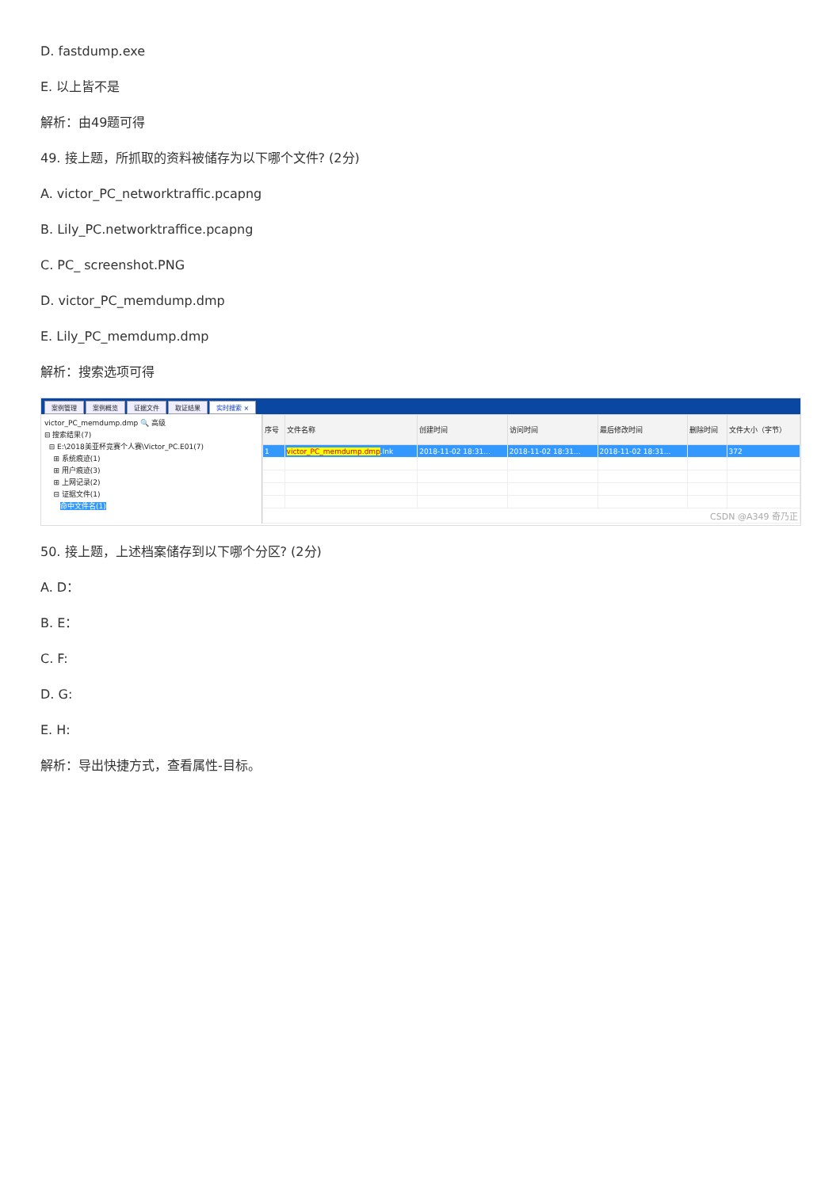D. fastdump.exe
E. 以上皆不是
解析：由49题可得
49. 接上题，所抓取的资料被储存为以下哪个文件? (2分)
A. victor_PC_networktraffic.pcapng
B. Lily_PC.networktraffice.pcapng
C. PC_ screenshot.PNG
D. victor_PC_memdump.dmp
E. Lily_PC_memdump.dmp
解析：搜索选项可得
案例管理 案例概览 证据文件 取证结果 实时搜索 ×
victor_PC_memdump.dmp 🔍 高级
⊟ 搜索结果(7)
⊟ E:\2018美亚杯竞赛个人赛\Victor_PC.E01(7)
⊞ 系统痕迹(1)
⊞ 用户痕迹(3)
⊞ 上网记录(2)
⊟ 证据文件(1)
命中文件名(1)
| 序号 | 文件名称 | 创建时间 | 访问时间 | 最后修改时间 | 删除时间 | 文件大小（字节） |
| --- | --- | --- | --- | --- | --- | --- |
| 1 | victor_PC_memdump.dmp .lnk | 2018-11-02 18:31... | 2018-11-02 18:31... | 2018-11-02 18:31... | | 372 |
| CSDN @A349 奇乃正 | | | | | | |
50. 接上题，上述档案储存到以下哪个分区? (2分)
A. D：
B. E：
C. F:
D. G:
E. H:
解析：导出快捷方式，查看属性-目标。